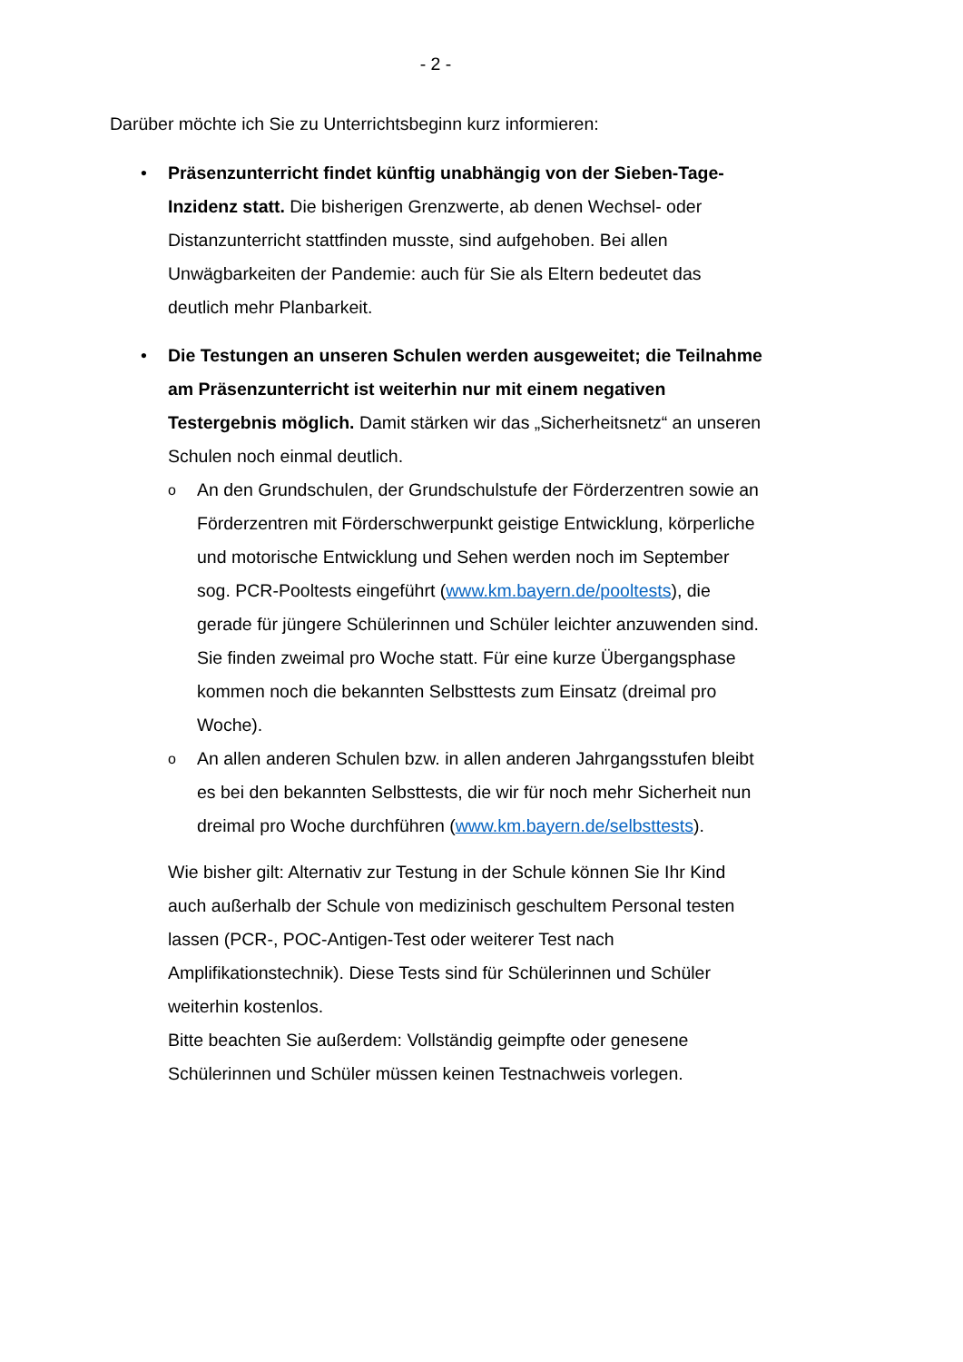- 2 -
Darüber möchte ich Sie zu Unterrichtsbeginn kurz informieren:
• Präsenzunterricht findet künftig unabhängig von der Sieben-Tage-Inzidenz statt. Die bisherigen Grenzwerte, ab denen Wechsel- oder Distanzunterricht stattfinden musste, sind aufgehoben. Bei allen Unwägbarkeiten der Pandemie: auch für Sie als Eltern bedeutet das deutlich mehr Planbarkeit.
• Die Testungen an unseren Schulen werden ausgeweitet; die Teilnahme am Präsenzunterricht ist weiterhin nur mit einem negativen Testergebnis möglich. Damit stärken wir das „Sicherheitsnetz“ an unseren Schulen noch einmal deutlich.
o An den Grundschulen, der Grundschulstufe der Förderzentren sowie an Förderzentren mit Förderschwerpunkt geistige Entwicklung, körperliche und motorische Entwicklung und Sehen werden noch im September sog. PCR-Pooltests eingeführt (www.km.bayern.de/pooltests), die gerade für jüngere Schülerinnen und Schüler leichter anzuwenden sind. Sie finden zweimal pro Woche statt. Für eine kurze Übergangsphase kommen noch die bekannten Selbsttests zum Einsatz (dreimal pro Woche).
o An allen anderen Schulen bzw. in allen anderen Jahrgangsstufen bleibt es bei den bekannten Selbsttests, die wir für noch mehr Sicherheit nun dreimal pro Woche durchführen (www.km.bayern.de/selbsttests).
Wie bisher gilt: Alternativ zur Testung in der Schule können Sie Ihr Kind auch außerhalb der Schule von medizinisch geschultem Personal testen lassen (PCR-, POC-Antigen-Test oder weiterer Test nach Amplifikationstechnik). Diese Tests sind für Schülerinnen und Schüler weiterhin kostenlos.
Bitte beachten Sie außerdem: Vollständig geimpfte oder genesene Schülerinnen und Schüler müssen keinen Testnachweis vorlegen.